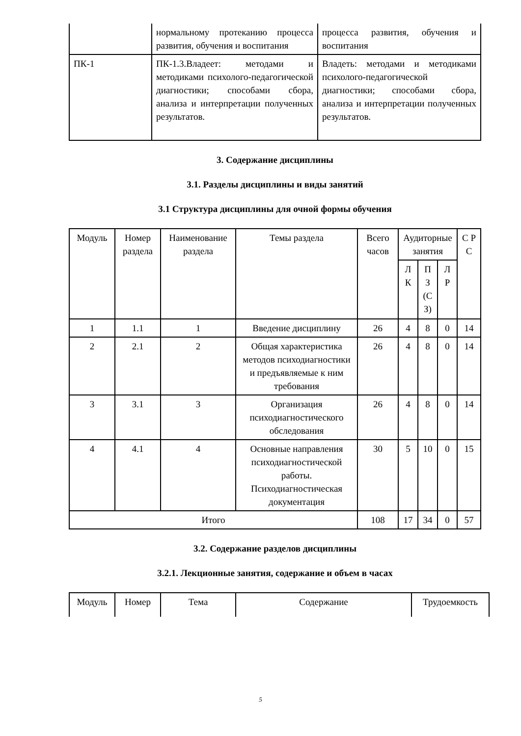| | нормальному протеканию процесса развития, обучения и воспитания | процесса развития, обучения и воспитания |
| ПК-1 | ПК-1.3.Владеет: методами и методиками психолого-педагогической диагностики; способами сбора, анализа и интерпретации полученных результатов. | Владеть: методами и методиками психолого-педагогической диагностики; способами сбора, анализа и интерпретации полученных результатов. |
3. Содержание дисциплины
3.1. Разделы дисциплины и виды занятий
3.1 Структура дисциплины для очной формы обучения
| Модуль | Номер раздела | Наименование раздела | Темы раздела | Всего часов | Аудиторные занятия | | | С Р С |
| --- | --- | --- | --- | --- | --- | --- | --- | --- |
| | | | | | Л К | П З (С З) | Л Р | |
| 1 | 1.1 | 1 | Введение дисциплину | 26 | 4 | 8 | 0 | 14 |
| 2 | 2.1 | 2 | Общая характеристика методов психодиагностики и предъявляемые к ним требования | 26 | 4 | 8 | 0 | 14 |
| 3 | 3.1 | 3 | Организация психодиагностического обследования | 26 | 4 | 8 | 0 | 14 |
| 4 | 4.1 | 4 | Основные направления психодиагностической работы. Психодиагностическая документация | 30 | 5 | 10 | 0 | 15 |
| Итого | | | | 108 | 17 | 34 | 0 | 57 |
3.2. Содержание разделов дисциплины
3.2.1. Лекционные занятия, содержание и объем в часах
| Модуль | Номер | Тема | Содержание | Трудоемкость |
| --- | --- | --- | --- | --- |
5